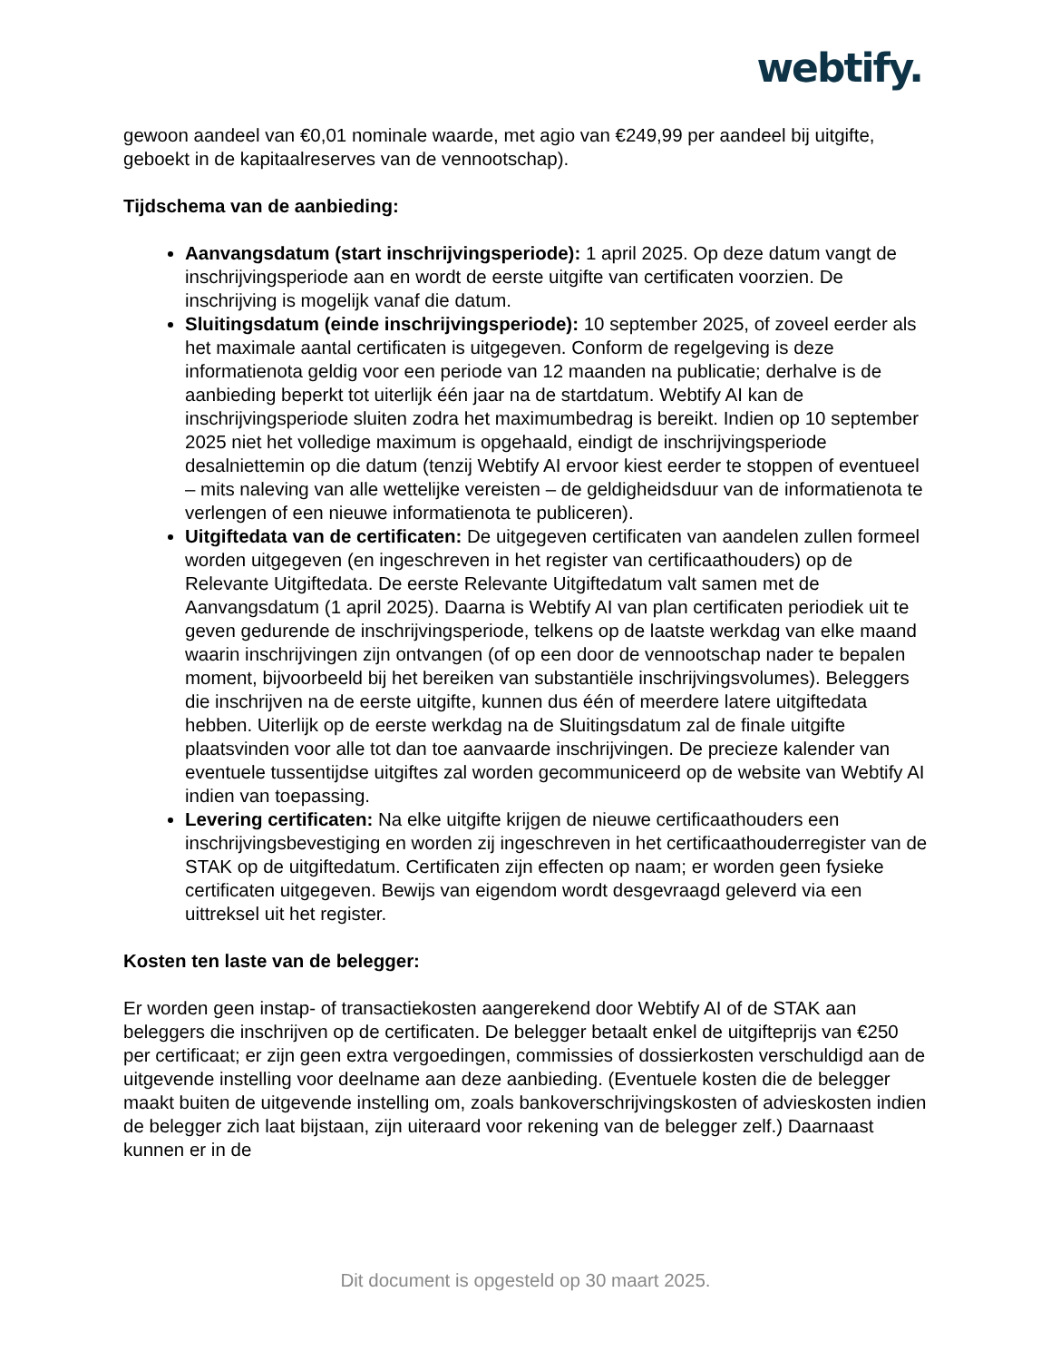webtify.
gewoon aandeel van €0,01 nominale waarde, met agio van €249,99 per aandeel bij uitgifte, geboekt in de kapitaalreserves van de vennootschap).
Tijdschema van de aanbieding:
Aanvangsdatum (start inschrijvingsperiode): 1 april 2025. Op deze datum vangt de inschrijvingsperiode aan en wordt de eerste uitgifte van certificaten voorzien. De inschrijving is mogelijk vanaf die datum.
Sluitingsdatum (einde inschrijvingsperiode): 10 september 2025, of zoveel eerder als het maximale aantal certificaten is uitgegeven. Conform de regelgeving is deze informatienota geldig voor een periode van 12 maanden na publicatie; derhalve is de aanbieding beperkt tot uiterlijk één jaar na de startdatum. Webtify AI kan de inschrijvingsperiode sluiten zodra het maximumbedrag is bereikt. Indien op 10 september 2025 niet het volledige maximum is opgehaald, eindigt de inschrijvingsperiode desalniettemin op die datum (tenzij Webtify AI ervoor kiest eerder te stoppen of eventueel – mits naleving van alle wettelijke vereisten – de geldigheidsduur van de informatienota te verlengen of een nieuwe informatienota te publiceren).
Uitgiftedata van de certificaten: De uitgegeven certificaten van aandelen zullen formeel worden uitgegeven (en ingeschreven in het register van certificaathouders) op de Relevante Uitgiftedata. De eerste Relevante Uitgiftedatum valt samen met de Aanvangsdatum (1 april 2025). Daarna is Webtify AI van plan certificaten periodiek uit te geven gedurende de inschrijvingsperiode, telkens op de laatste werkdag van elke maand waarin inschrijvingen zijn ontvangen (of op een door de vennootschap nader te bepalen moment, bijvoorbeeld bij het bereiken van substantiële inschrijvingsvolumes). Beleggers die inschrijven na de eerste uitgifte, kunnen dus één of meerdere latere uitgiftedata hebben. Uiterlijk op de eerste werkdag na de Sluitingsdatum zal de finale uitgifte plaatsvinden voor alle tot dan toe aanvaarde inschrijvingen. De precieze kalender van eventuele tussentijdse uitgiftes zal worden gecommuniceerd op de website van Webtify AI indien van toepassing.
Levering certificaten: Na elke uitgifte krijgen de nieuwe certificaathouders een inschrijvingsbevestiging en worden zij ingeschreven in het certificaathouderregister van de STAK op de uitgiftedatum. Certificaten zijn effecten op naam; er worden geen fysieke certificaten uitgegeven. Bewijs van eigendom wordt desgevraagd geleverd via een uittreksel uit het register.
Kosten ten laste van de belegger:
Er worden geen instap- of transactiekosten aangerekend door Webtify AI of de STAK aan beleggers die inschrijven op de certificaten. De belegger betaalt enkel de uitgifteprijs van €250 per certificaat; er zijn geen extra vergoedingen, commissies of dossierkosten verschuldigd aan de uitgevende instelling voor deelname aan deze aanbieding. (Eventuele kosten die de belegger maakt buiten de uitgevende instelling om, zoals bankoverschrijvingskosten of advieskosten indien de belegger zich laat bijstaan, zijn uiteraard voor rekening van de belegger zelf.) Daarnaast kunnen er in de
Dit document is opgesteld op 30 maart 2025.